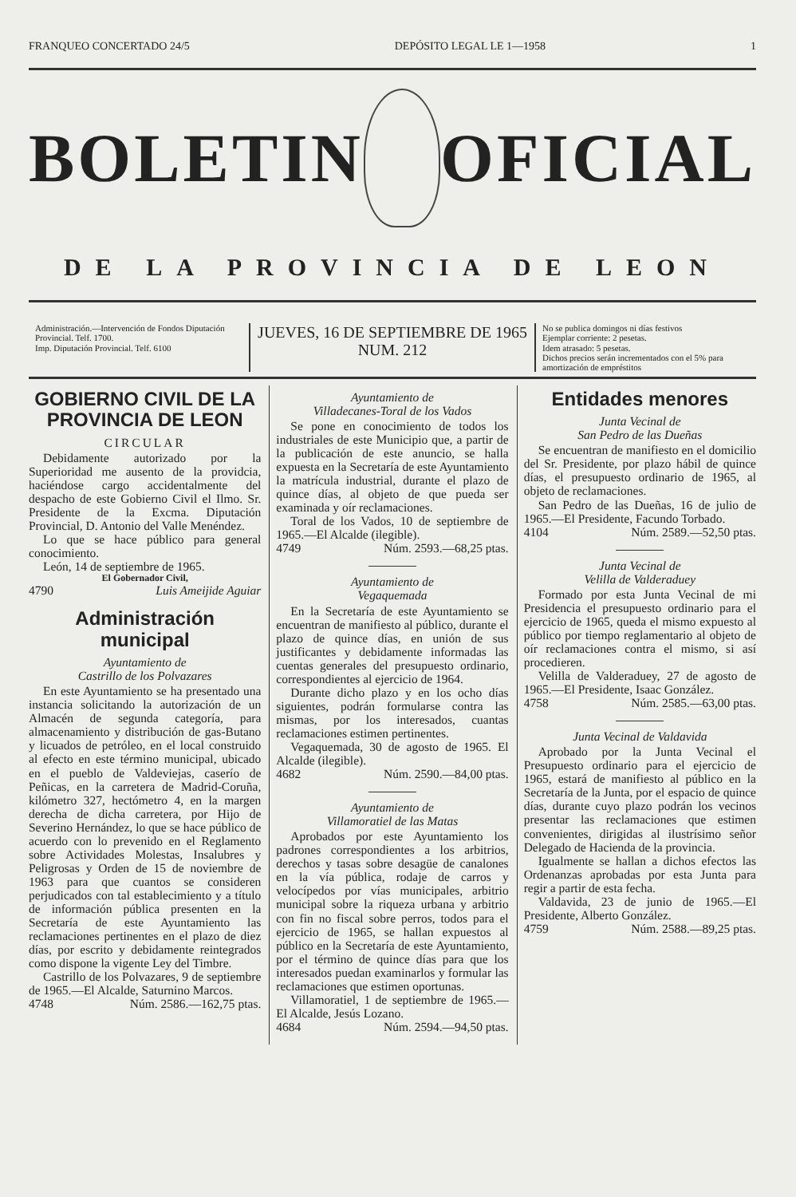FRANQUEO CONCERTADO 24/5 DEPÓSITO LEGAL LE 1—1958 1
BOLETIN OFICIAL
DE LA PROVINCIA DE LEON
Administración.—Intervención de Fondos Diputación Provincial. Telf. 1700.
Imp. Diputación Provincial. Telf. 6100
JUEVES, 16 DE SEPTIEMBRE DE 1965
NUM. 212
No se publica domingos ni días festivos
Ejemplar corriente: 2 pesetas.
Idem atrasado: 5 pesetas.
Dichos precios serán incrementados con el 5% para amortización de empréstitos
GOBIERNO CIVIL DE LA PROVINCIA DE LEON
CIRCULAR
Debidamente autorizado por la Superioridad me ausento de la providcia, haciéndose cargo accidentalmente del despacho de este Gobierno Civil el Ilmo. Sr. Presidente de la Excma. Diputación Provincial, D. Antonio del Valle Menéndez.
Lo que se hace público para general conocimiento.
León, 14 de septiembre de 1965.
El Gobernador Civil,
4790 Luis Ameijide Aguiar
Administración municipal
Ayuntamiento de
Castrillo de los Polvazares
En este Ayuntamiento se ha presentado una instancia solicitando la autorización de un Almacén de segunda categoría, para almacenamiento y distribución de gas-Butano y licuados de petróleo, en el local construido al efecto en este término municipal, ubicado en el pueblo de Valdeviejas, caserío de Peñicas, en la carretera de Madrid-Coruña, kilómetro 327, hectómetro 4, en la margen derecha de dicha carretera, por Hijo de Severino Hernández, lo que se hace público de acuerdo con lo prevenido en el Reglamento sobre Actividades Molestas, Insalubres y Peligrosas y Orden de 15 de noviembre de 1963 para que cuantos se consideren perjudicados con tal establecimiento y a título de información pública presenten en la Secretaría de este Ayuntamiento las reclamaciones pertinentes en el plazo de diez días, por escrito y debidamente reintegrados como dispone la vigente Ley del Timbre.
Castrillo de los Polvazares, 9 de septiembre de 1965.—El Alcalde, Saturnino Marcos.
4748 Núm. 2586.—162,75 ptas.
Ayuntamiento de
Villadecanes-Toral de los Vados
Se pone en conocimiento de todos los industriales de este Municipio que, a partir de la publicación de este anuncio, se halla expuesta en la Secretaría de este Ayuntamiento la matrícula industrial, durante el plazo de quince días, al objeto de que pueda ser examinada y oír reclamaciones.
Toral de los Vados, 10 de septiembre de 1965.—El Alcalde (ilegible).
4749 Núm. 2593.—68,25 ptas.
Ayuntamiento de
Vegaquemada
En la Secretaría de este Ayuntamiento se encuentran de manifiesto al público, durante el plazo de quince días, en unión de sus justificantes y debidamente informadas las cuentas generales del presupuesto ordinario, correspondientes al ejercicio de 1964.
Durante dicho plazo y en los ocho días siguientes, podrán formularse contra las mismas, por los interesados, cuantas reclamaciones estimen pertinentes.
Vegaquemada, 30 de agosto de 1965. El Alcalde (ilegible).
4682 Núm. 2590.—84,00 ptas.
Ayuntamiento de
Villamoratiel de las Matas
Aprobados por este Ayuntamiento los padrones correspondientes a los arbitrios, derechos y tasas sobre desagüe de canalones en la vía pública, rodaje de carros y velocípedos por vías municipales, arbitrio municipal sobre la riqueza urbana y arbitrio con fin no fiscal sobre perros, todos para el ejercicio de 1965, se hallan expuestos al público en la Secretaría de este Ayuntamiento, por el término de quince días para que los interesados puedan examinarlos y formular las reclamaciones que estimen oportunas.
Villamoratiel, 1 de septiembre de 1965.—El Alcalde, Jesús Lozano.
4684 Núm. 2594.—94,50 ptas.
Entidades menores
Junta Vecinal de
San Pedro de las Dueñas
Se encuentran de manifiesto en el domicilio del Sr. Presidente, por plazo hábil de quince días, el presupuesto ordinario de 1965, al objeto de reclamaciones.
San Pedro de las Dueñas, 16 de julio de 1965.—El Presidente, Facundo Torbado.
4104 Núm. 2589.—52,50 ptas.
Junta Vecinal de
Velilla de Valderaduey
Formado por esta Junta Vecinal de mi Presidencia el presupuesto ordinario para el ejercicio de 1965, queda el mismo expuesto al público por tiempo reglamentario al objeto de oír reclamaciones contra el mismo, si así procedieren.
Velilla de Valderaduey, 27 de agosto de 1965.—El Presidente, Isaac González.
4758 Núm. 2585.—63,00 ptas.
Junta Vecinal de Valdavida
Aprobado por la Junta Vecinal el Presupuesto ordinario para el ejercicio de 1965, estará de manifiesto al público en la Secretaría de la Junta, por el espacio de quince días, durante cuyo plazo podrán los vecinos presentar las reclamaciones que estimen convenientes, dirigidas al ilustrísimo señor Delegado de Hacienda de la provincia.
Igualmente se hallan a dichos efectos las Ordenanzas aprobadas por esta Junta para regir a partir de esta fecha.
Valdavida, 23 de junio de 1965.—El Presidente, Alberto González.
4759 Núm. 2588.—89,25 ptas.